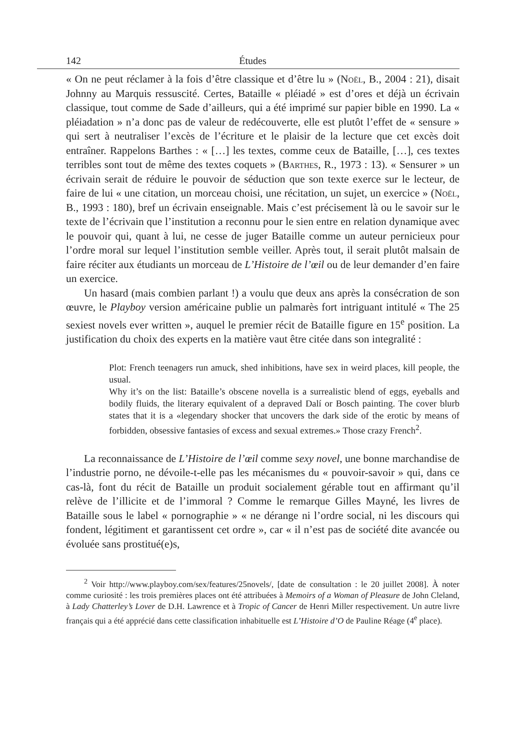142 Études
« On ne peut réclamer à la fois d’être classique et d’être lu » (Noël, B., 2004 : 21), disait Johnny au Marquis ressuscité. Certes, Bataille « pléiadé » est d’ores et déjà un écrivain classique, tout comme de Sade d’ailleurs, qui a été imprimé sur papier bible en 1990. La « pléiadation » n’a donc pas de valeur de redécouverte, elle est plutôt l’effet de « sensure » qui sert à neutraliser l’excès de l’écriture et le plaisir de la lecture que cet excès doit entraîner. Rappelons Barthes : « […] les textes, comme ceux de Bataille, […], ces textes terribles sont tout de même des textes coquets » (Barthes, R., 1973 : 13). « Sensurer » un écrivain serait de réduire le pouvoir de séduction que son texte exerce sur le lecteur, de faire de lui « une citation, un morceau choisi, une récitation, un sujet, un exercice » (Noël, B., 1993 : 180), bref un écrivain enseignable. Mais c’est précisement là ou le savoir sur le texte de l’écrivain que l’institution a reconnu pour le sien entre en relation dynamique avec le pouvoir qui, quant à lui, ne cesse de juger Bataille comme un auteur pernicieux pour l’ordre moral sur lequel l’institution semble veiller. Après tout, il serait plutôt malsain de faire réciter aux étudiants un morceau de L’Histoire de l’œil ou de leur demander d’en faire un exercice.
Un hasard (mais combien parlant !) a voulu que deux ans après la consécration de son œuvre, le Playboy version américaine publie un palmarès fort intriguant intitulé « The 25 sexiest novels ever written », auquel le premier récit de Bataille figure en 15<sup>e</sup> position. La justification du choix des experts en la matière vaut être citée dans son integralité :
Plot: French teenagers run amuck, shed inhibitions, have sex in weird places, kill people, the usual.
Why it’s on the list: Bataille’s obscene novella is a surrealistic blend of eggs, eyeballs and bodily fluids, the literary equivalent of a depraved Dalí or Bosch painting. The cover blurb states that it is a «legendary shocker that uncovers the dark side of the erotic by means of forbidden, obsessive fantasies of excess and sexual extremes.» Those crazy French<sup>2</sup>.
La reconnaissance de L’Histoire de l’œil comme sexy novel, une bonne marchandise de l’industrie porno, ne dévoile-t-elle pas les mécanismes du « pouvoir-savoir » qui, dans ce cas-là, font du récit de Bataille un produit socialement gérable tout en affirmant qu’il relève de l’illicite et de l’immoral ? Comme le remarque Gilles Mayné, les livres de Bataille sous le label « pornographie » « ne dérange ni l’ordre social, ni les discours qui fondent, légitiment et garantissent cet ordre », car « il n’est pas de société dite avancée ou évoluée sans prostitué(e)s,
<sup>2</sup> Voir http://www.playboy.com/sex/features/25novels/, [date de consultation : le 20 juillet 2008]. À noter comme curiosité : les trois premières places ont été attribuées à Memoirs of a Woman of Pleasure de John Cleland, à Lady Chatterley’s Lover de D.H. Lawrence et à Tropic of Cancer de Henri Miller respectivement. Un autre livre français qui a été apprécié dans cette classification inhabituelle est L’Histoire d’O de Pauline Réage (4<sup>e</sup> place).